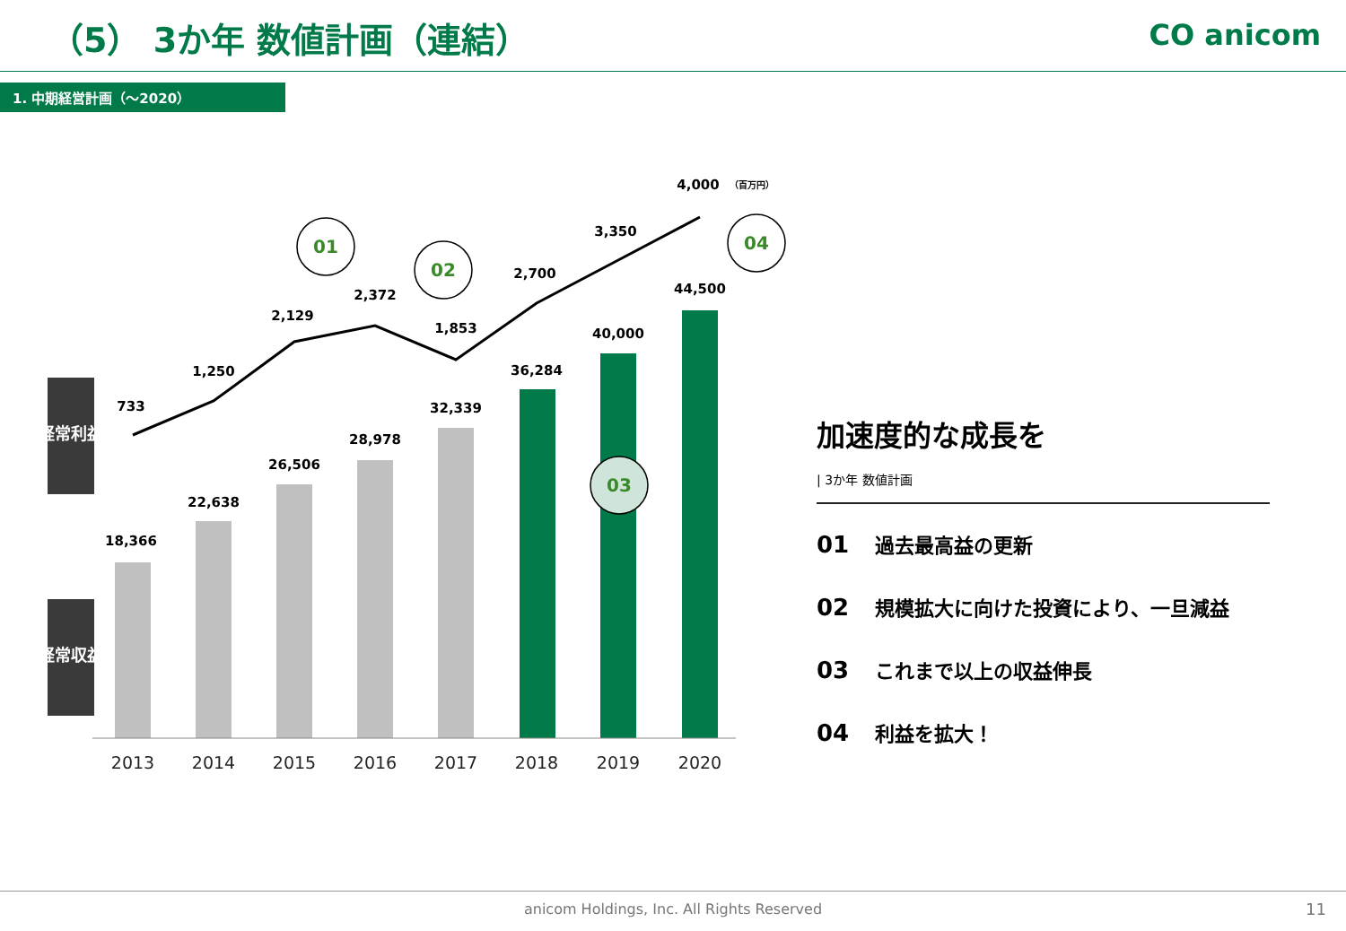（5） 3か年 数値計画（連結） CO anicom
1. 中期経営計画（～2020）
経常利益
経常収益
18,366
22,638
26,506
28,978
32,339
36,284
40,000
44,500
733
1,250
2,129
2,372
1,853
2,700
3,350
4,000
（百万円）
2013
2014
2015
2016
2017
2018
2019
2020
01
02
03
04
加速度的な成長を
| 3か年 数値計画
01 過去最高益の更新
02 規模拡大に向けた投資により、一旦減益
03 これまで以上の収益伸長
04 利益を拡大！
anicom Holdings, Inc. All Rights Reserved
11